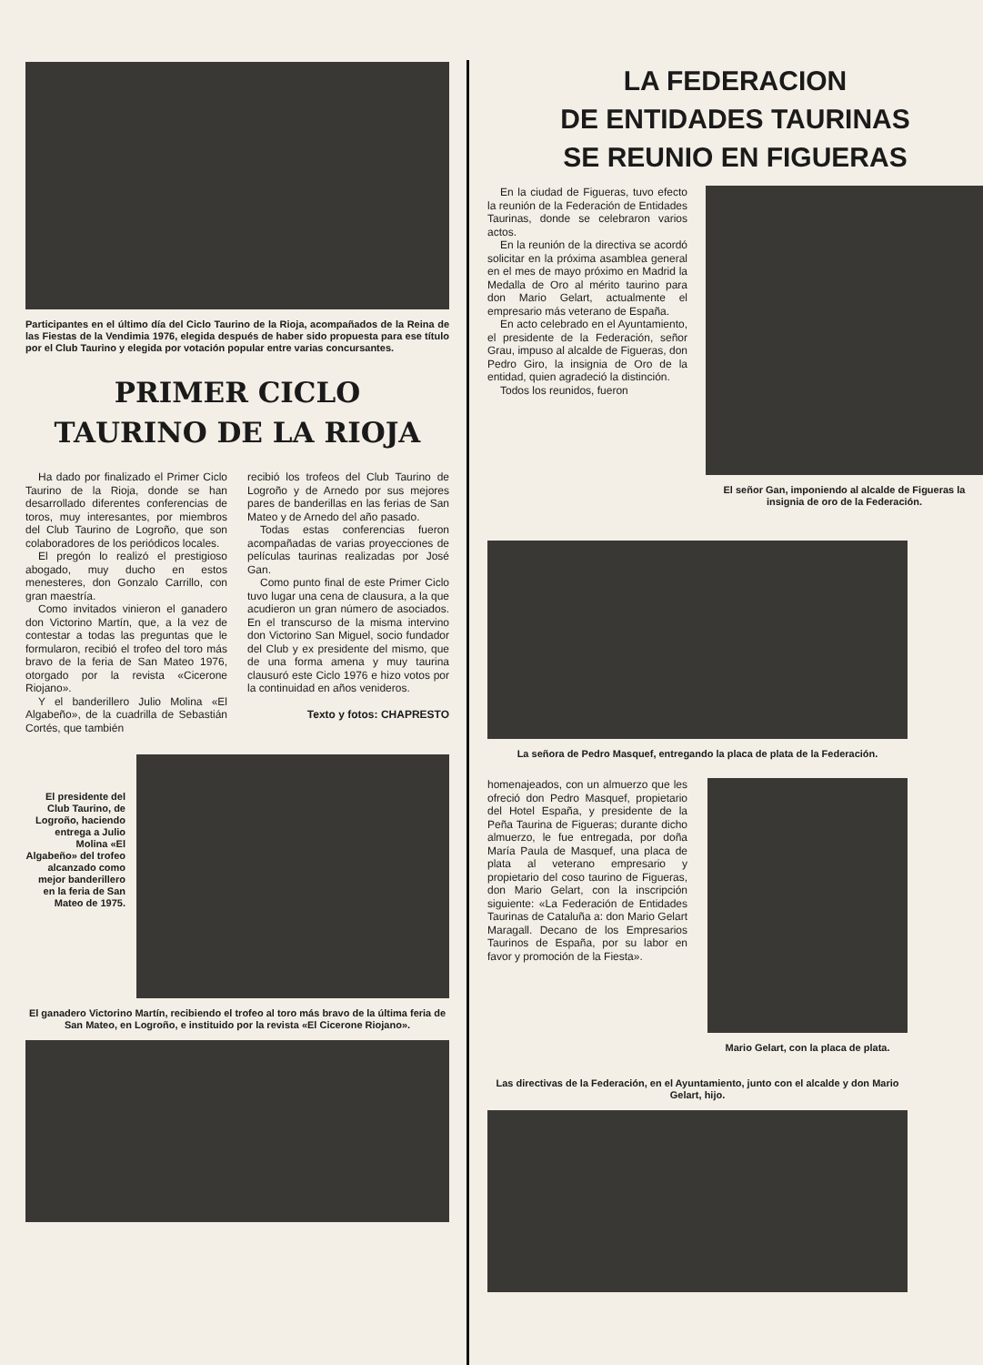Participantes en el último día del Ciclo Taurino de la Rioja, acompañados de la Reina de las Fiestas de la Vendimia 1976, elegida después de haber sido propuesta para ese título por el Club Taurino y elegida por votación popular entre varias concursantes.
PRIMER CICLO
TAURINO DE LA RIOJA
Ha dado por finalizado el Primer Ciclo Taurino de la Rioja, donde se han desarrollado diferentes conferencias de toros, muy interesantes, por miembros del Club Taurino de Logroño, que son colaboradores de los periódicos locales.
El pregón lo realizó el prestigioso abogado, muy ducho en estos menesteres, don Gonzalo Carrillo, con gran maestría.
Como invitados vinieron el ganadero don Victorino Martín, que, a la vez de contestar a todas las preguntas que le formularon, recibió el trofeo del toro más bravo de la feria de San Mateo 1976, otorgado por la revista «Cicerone Riojano».
Y el banderillero Julio Molina «El Algabeño», de la cuadrilla de Sebastián Cortés, que también
recibió los trofeos del Club Taurino de Logroño y de Arnedo por sus mejores pares de banderillas en las ferias de San Mateo y de Arnedo del año pasado.
Todas estas conferencias fueron acompañadas de varias proyecciones de películas taurinas realizadas por José Gan.
Como punto final de este Primer Ciclo tuvo lugar una cena de clausura, a la que acudieron un gran número de asociados. En el transcurso de la misma intervino don Victorino San Miguel, socio fundador del Club y ex presidente del mismo, que de una forma amena y muy taurina clausuró este Ciclo 1976 e hizo votos por la continuidad en años venideros.
Texto y fotos: CHAPRESTO
El presidente del Club Taurino, de Logroño, haciendo entrega a Julio Molina «El Algabeño» del trofeo alcanzado como mejor banderillero en la feria de San Mateo de 1975.
El ganadero Victorino Martín, recibiendo el trofeo al toro más bravo de la última feria de San Mateo, en Logroño, e instituido por la revista «El Cicerone Riojano».
LA FEDERACION
DE ENTIDADES TAURINAS
SE REUNIO EN FIGUERAS
En la ciudad de Figueras, tuvo efecto la reunión de la Federación de Entidades Taurinas, donde se celebraron varios actos.
En la reunión de la directiva se acordó solicitar en la próxima asamblea general en el mes de mayo próximo en Madrid la Medalla de Oro al mérito taurino para don Mario Gelart, actualmente el empresario más veterano de España.
En acto celebrado en el Ayuntamiento, el presidente de la Federación, señor Grau, impuso al alcalde de Figueras, don Pedro Giro, la insignia de Oro de la entidad, quien agradeció la distinción.
Todos los reunidos, fueron
El señor Gan, imponiendo al alcalde de Figueras la insignia de oro de la Federación.
La señora de Pedro Masquef, entregando la placa de plata de la Federación.
homenajeados, con un almuerzo que les ofreció don Pedro Masquef, propietario del Hotel España, y presidente de la Peña Taurina de Figueras; durante dicho almuerzo, le fue entregada, por doña María Paula de Masquef, una placa de plata al veterano empresario y propietario del coso taurino de Figueras, don Mario Gelart, con la inscripción siguiente: «La Federación de Entidades Taurinas de Cataluña a: don Mario Gelart Maragall. Decano de los Empresarios Taurinos de España, por su labor en favor y promoción de la Fiesta».
Mario Gelart, con la placa de plata.
Las directivas de la Federación, en el Ayuntamiento, junto con el alcalde y don Mario Gelart, hijo.